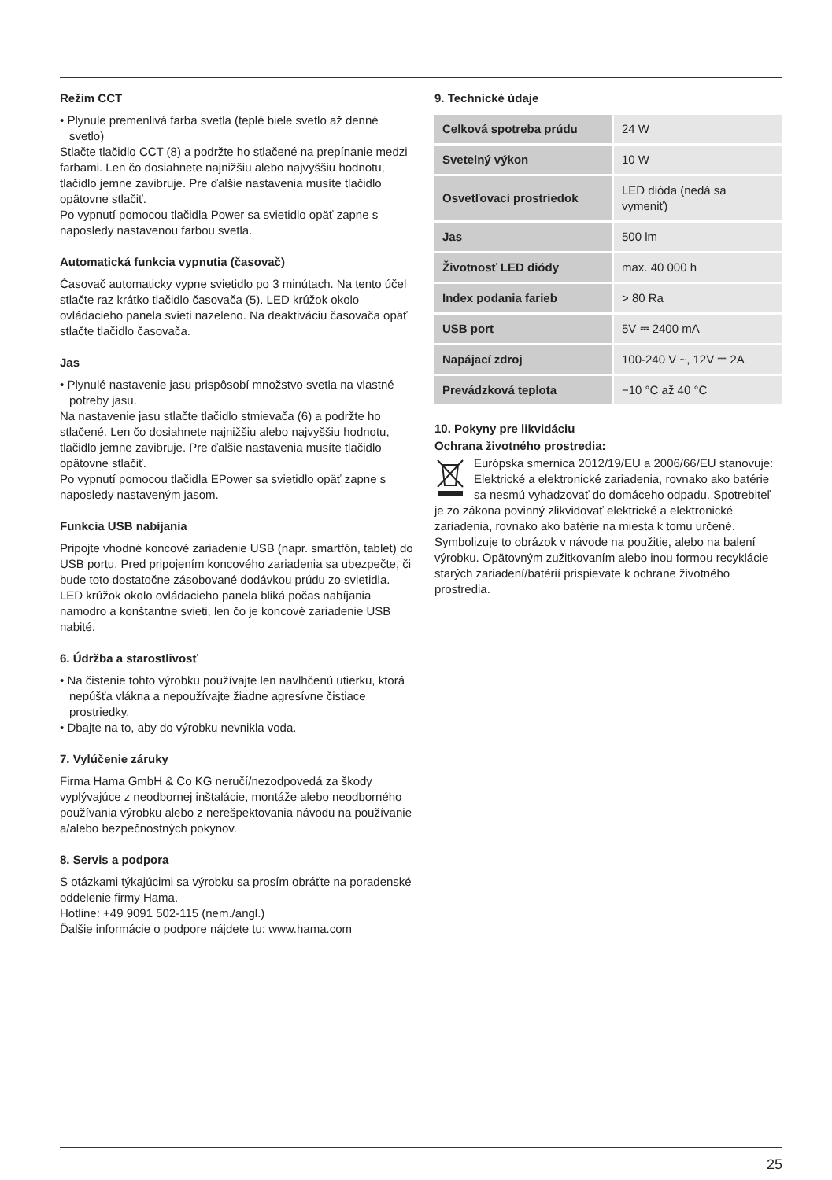Režim CCT
• Plynule premenlivá farba svetla (teplé biele svetlo až denné svetlo)
Stlačte tlačidlo CCT (8) a podržte ho stlačené na prepínanie medzi farbami. Len čo dosiahnete najnižšiu alebo najvyššiu hodnotu, tlačidlo jemne zavibruje. Pre ďalšie nastavenia musíte tlačidlo opätovne stlačiť.
Po vypnutí pomocou tlačidla Power sa svietidlo opäť zapne s naposledy nastavenou farbou svetla.
Automatická funkcia vypnutia (časovač)
Časovač automaticky vypne svietidlo po 3 minútach. Na tento účel stlačte raz krátko tlačidlo časovača (5). LED krúžok okolo ovládacieho panela svieti nazeleno. Na deaktiváciu časovača opäť stlačte tlačidlo časovača.
Jas
• Plynulé nastavenie jasu prispôsobí množstvo svetla na vlastné potreby jasu.
Na nastavenie jasu stlačte tlačidlo stmievača (6) a podržte ho stlačené. Len čo dosiahnete najnižšiu alebo najvyššiu hodnotu, tlačidlo jemne zavibruje. Pre ďalšie nastavenia musíte tlačidlo opätovne stlačiť.
Po vypnutí pomocou tlačidla EPower sa svietidlo opäť zapne s naposledy nastaveným jasom.
Funkcia USB nabíjania
Pripojte vhodné koncové zariadenie USB (napr. smartfón, tablet) do USB portu. Pred pripojením koncového zariadenia sa ubezpečte, či bude toto dostatočne zásobované dodávkou prúdu zo svietidla.
LED krúžok okolo ovládacieho panela bliká počas nabíjania namodro a konštantne svieti, len čo je koncové zariadenie USB nabité.
6. Údržba a starostlivosť
• Na čistenie tohto výrobku používajte len navlhčenú utierku, ktorá nepúšťa vlákna a nepoužívajte žiadne agresívne čistiace prostriedky.
• Dbajte na to, aby do výrobku nevnikla voda.
7. Vylúčenie záruky
Firma Hama GmbH & Co KG neručí/nezodpovedá za škody vyplývajúce z neodbornej inštalácie, montáže alebo neodborného používania výrobku alebo z nerešpektovania návodu na používanie a/alebo bezpečnostných pokynov.
8. Servis a podpora
S otázkami týkajúcimi sa výrobku sa prosím obráťte na poradenské oddelenie firmy Hama.
Hotline: +49 9091 502-115 (nem./angl.)
Ďalšie informácie o podpore nájdete tu: www.hama.com
9. Technické údaje
| Celková spotreba prúdu | 24 W |
| Svetelný výkon | 10 W |
| Osvetľovací prostriedok | LED dióda (nedá sa vymeniť) |
| Jas | 500 lm |
| Životnosť LED diódy | max. 40 000 h |
| Index podania farieb | > 80 Ra |
| USB port | 5V ⎓ 2400 mA |
| Napájací zdroj | 100-240 V ~, 12V ⎓ 2A |
| Prevádzková teplota | −10 °C až 40 °C |
10. Pokyny pre likvidáciu
Ochrana životného prostredia:
Európska smernica 2012/19/EU a 2006/66/EU stanovuje: Elektrické a elektronické zariadenia, rovnako ako batérie sa nesmú vyhadzovať do domáceho odpadu. Spotrebiteľ je zo zákona povinný zlikvidovať elektrické a elektronické zariadenia, rovnako ako batérie na miesta k tomu určené. Symbolizuje to obrázok v návode na použitie, alebo na balení výrobku. Opätovným zužitkovaním alebo inou formou recyklácie starých zariadení/batérií prispievate k ochrane životného prostredia.
25